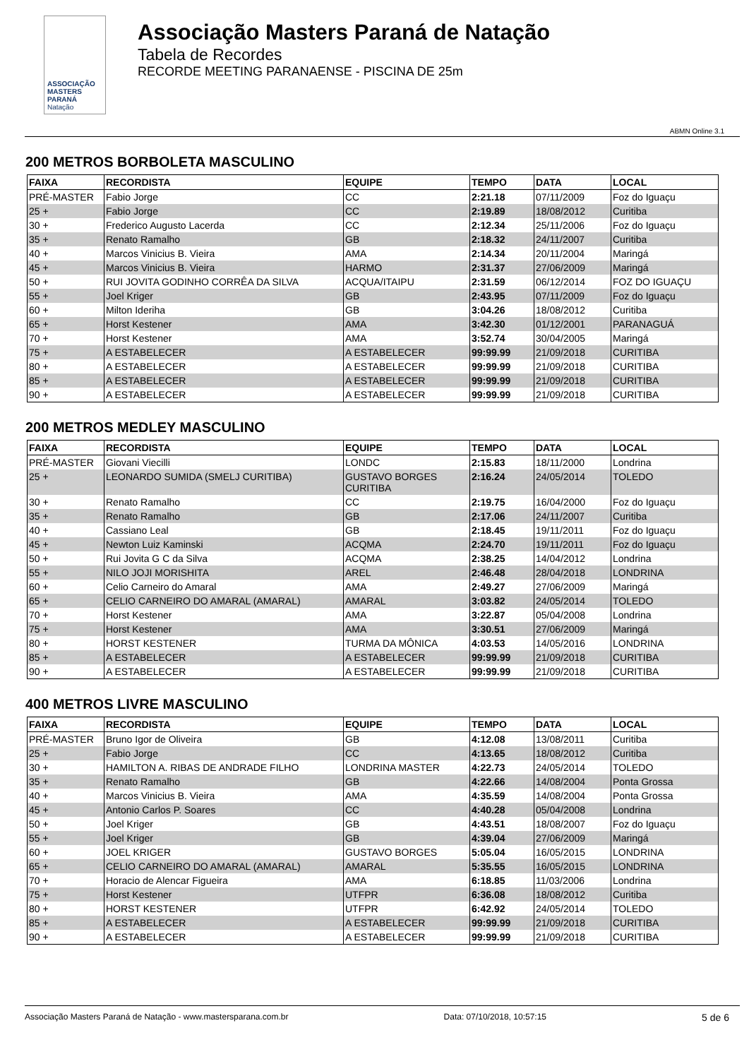ASSOCIAÇÃO
MASTERS PARANÁ
Natação
Associação Masters Paraná de Natação
Tabela de Recordes
RECORDE MEETING PARANAENSE - PISCINA DE 25m
ABMN Online 3.1
200 METROS BORBOLETA MASCULINO
| FAIXA | RECORDISTA | EQUIPE | TEMPO | DATA | LOCAL |
| --- | --- | --- | --- | --- | --- |
| PRÉ-MASTER | Fabio Jorge | CC | 2:21.18 | 07/11/2009 | Foz do Iguaçu |
| 25 + | Fabio Jorge | CC | 2:19.89 | 18/08/2012 | Curitiba |
| 30 + | Frederico Augusto Lacerda | CC | 2:12.34 | 25/11/2006 | Foz do Iguaçu |
| 35 + | Renato Ramalho | GB | 2:18.32 | 24/11/2007 | Curitiba |
| 40 + | Marcos Vinicius B. Vieira | AMA | 2:14.34 | 20/11/2004 | Maringá |
| 45 + | Marcos Vinicius B. Vieira | HARMO | 2:31.37 | 27/06/2009 | Maringá |
| 50 + | RUI JOVITA GODINHO CORRÊA DA SILVA | ACQUA/ITAIPU | 2:31.59 | 06/12/2014 | FOZ DO IGUAÇU |
| 55 + | Joel Kriger | GB | 2:43.95 | 07/11/2009 | Foz do Iguaçu |
| 60 + | Milton Ideriha | GB | 3:04.26 | 18/08/2012 | Curitiba |
| 65 + | Horst Kestener | AMA | 3:42.30 | 01/12/2001 | PARANAGUÁ |
| 70 + | Horst Kestener | AMA | 3:52.74 | 30/04/2005 | Maringá |
| 75 + | A ESTABELECER | A ESTABELECER | 99:99.99 | 21/09/2018 | CURITIBA |
| 80 + | A ESTABELECER | A ESTABELECER | 99:99.99 | 21/09/2018 | CURITIBA |
| 85 + | A ESTABELECER | A ESTABELECER | 99:99.99 | 21/09/2018 | CURITIBA |
| 90 + | A ESTABELECER | A ESTABELECER | 99:99.99 | 21/09/2018 | CURITIBA |
200 METROS MEDLEY MASCULINO
| FAIXA | RECORDISTA | EQUIPE | TEMPO | DATA | LOCAL |
| --- | --- | --- | --- | --- | --- |
| PRÉ-MASTER | Giovani Viecilli | LONDC | 2:15.83 | 18/11/2000 | Londrina |
| 25 + | LEONARDO SUMIDA (SMELJ CURITIBA) | GUSTAVO BORGES CURITIBA | 2:16.24 | 24/05/2014 | TOLEDO |
| 30 + | Renato Ramalho | CC | 2:19.75 | 16/04/2000 | Foz do Iguaçu |
| 35 + | Renato Ramalho | GB | 2:17.06 | 24/11/2007 | Curitiba |
| 40 + | Cassiano Leal | GB | 2:18.45 | 19/11/2011 | Foz do Iguaçu |
| 45 + | Newton Luiz Kaminski | ACQMA | 2:24.70 | 19/11/2011 | Foz do Iguaçu |
| 50 + | Rui Jovita G C da Silva | ACQMA | 2:38.25 | 14/04/2012 | Londrina |
| 55 + | NILO JOJI MORISHITA | AREL | 2:46.48 | 28/04/2018 | LONDRINA |
| 60 + | Celio Carneiro do Amaral | AMA | 2:49.27 | 27/06/2009 | Maringá |
| 65 + | CELIO CARNEIRO DO AMARAL (AMARAL) | AMARAL | 3:03.82 | 24/05/2014 | TOLEDO |
| 70 + | Horst Kestener | AMA | 3:22.87 | 05/04/2008 | Londrina |
| 75 + | Horst Kestener | AMA | 3:30.51 | 27/06/2009 | Maringá |
| 80 + | HORST KESTENER | TURMA DA MÔNICA | 4:03.53 | 14/05/2016 | LONDRINA |
| 85 + | A ESTABELECER | A ESTABELECER | 99:99.99 | 21/09/2018 | CURITIBA |
| 90 + | A ESTABELECER | A ESTABELECER | 99:99.99 | 21/09/2018 | CURITIBA |
400 METROS LIVRE MASCULINO
| FAIXA | RECORDISTA | EQUIPE | TEMPO | DATA | LOCAL |
| --- | --- | --- | --- | --- | --- |
| PRÉ-MASTER | Bruno Igor de Oliveira | GB | 4:12.08 | 13/08/2011 | Curitiba |
| 25 + | Fabio Jorge | CC | 4:13.65 | 18/08/2012 | Curitiba |
| 30 + | HAMILTON A. RIBAS DE ANDRADE FILHO | LONDRINA MASTER | 4:22.73 | 24/05/2014 | TOLEDO |
| 35 + | Renato Ramalho | GB | 4:22.66 | 14/08/2004 | Ponta Grossa |
| 40 + | Marcos Vinicius B. Vieira | AMA | 4:35.59 | 14/08/2004 | Ponta Grossa |
| 45 + | Antonio Carlos P. Soares | CC | 4:40.28 | 05/04/2008 | Londrina |
| 50 + | Joel Kriger | GB | 4:43.51 | 18/08/2007 | Foz do Iguaçu |
| 55 + | Joel Kriger | GB | 4:39.04 | 27/06/2009 | Maringá |
| 60 + | JOEL KRIGER | GUSTAVO BORGES | 5:05.04 | 16/05/2015 | LONDRINA |
| 65 + | CELIO CARNEIRO DO AMARAL (AMARAL) | AMARAL | 5:35.55 | 16/05/2015 | LONDRINA |
| 70 + | Horacio de Alencar Figueira | AMA | 6:18.85 | 11/03/2006 | Londrina |
| 75 + | Horst Kestener | UTFPR | 6:36.08 | 18/08/2012 | Curitiba |
| 80 + | HORST KESTENER | UTFPR | 6:42.92 | 24/05/2014 | TOLEDO |
| 85 + | A ESTABELECER | A ESTABELECER | 99:99.99 | 21/09/2018 | CURITIBA |
| 90 + | A ESTABELECER | A ESTABELECER | 99:99.99 | 21/09/2018 | CURITIBA |
Associação Masters Paraná de Natação - www.mastersparana.com.br Data: 07/10/2018, 10:57:15 5 de 6